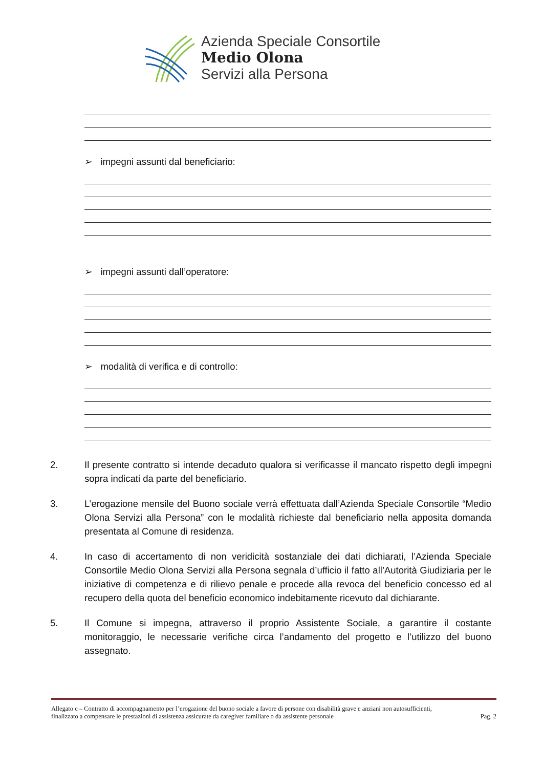Azienda Speciale Consortile
Medio Olona
Servizi alla Persona
➢ impegni assunti dal beneficiario:
➢ impegni assunti dall’operatore:
➢ modalità di verifica e di controllo:
2. Il presente contratto si intende decaduto qualora si verificasse il mancato rispetto degli impegni sopra indicati da parte del beneficiario.
3. L’erogazione mensile del Buono sociale verrà effettuata dall’Azienda Speciale Consortile “Medio Olona Servizi alla Persona” con le modalità richieste dal beneficiario nella apposita domanda presentata al Comune di residenza.
4. In caso di accertamento di non veridicità sostanziale dei dati dichiarati, l’Azienda Speciale Consortile Medio Olona Servizi alla Persona segnala d’ufficio il fatto all’Autorità Giudiziaria per le iniziative di competenza e di rilievo penale e procede alla revoca del beneficio concesso ed al recupero della quota del beneficio economico indebitamente ricevuto dal dichiarante.
5. Il Comune si impegna, attraverso il proprio Assistente Sociale, a garantire il costante monitoraggio, le necessarie verifiche circa l’andamento del progetto e l’utilizzo del buono assegnato.
Allegato c – Contratto di accompagnamento per l’erogazione del buono sociale a favore di persone con disabilità grave e anziani non autosufficienti, finalizzato a compensare le prestazioni di assistenza assicurate da caregiver familiare o da assistente personale Pag. 2